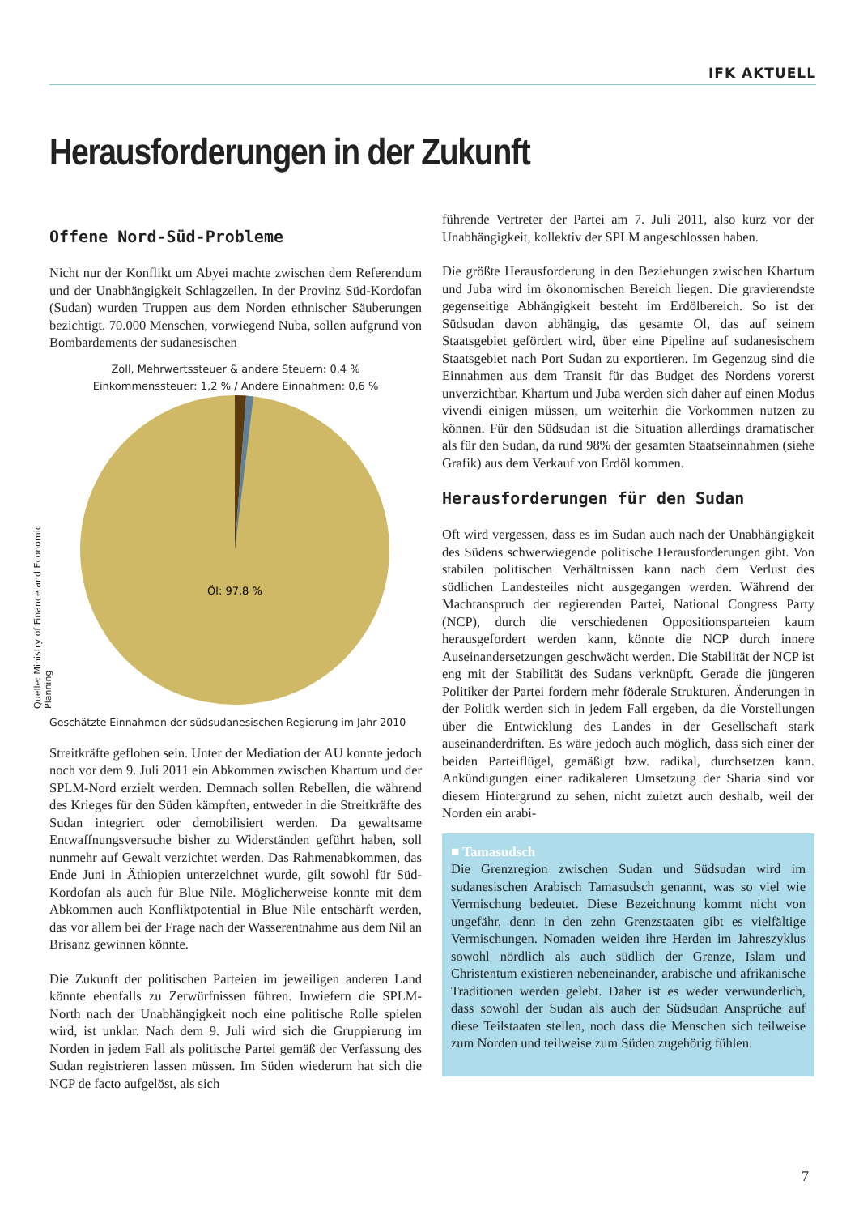IFK AKTUELL
Herausforderungen in der Zukunft
Offene Nord-Süd-Probleme
Nicht nur der Konflikt um Abyei machte zwischen dem Referendum und der Unabhängigkeit Schlagzeilen. In der Provinz Süd-Kordofan (Sudan) wurden Truppen aus dem Norden ethnischer Säuberungen bezichtigt. 70.000 Menschen, vorwiegend Nuba, sollen aufgrund von Bombardements der sudanesischen
Zoll, Mehrwertssteuer & andere Steuern: 0,4 %
Einkommenssteuer: 1,2 % / Andere Einnahmen: 0,6 %
Öl: 97,8 %
Geschätzte Einnahmen der südsudanesischen Regierung im Jahr 2010
Streitkräfte geflohen sein. Unter der Mediation der AU konnte jedoch noch vor dem 9. Juli 2011 ein Abkommen zwischen Khartum und der SPLM-Nord erzielt werden. Demnach sollen Rebellen, die während des Krieges für den Süden kämpften, entweder in die Streitkräfte des Sudan integriert oder demobilisiert werden. Da gewaltsame Entwaffnungsversuche bisher zu Widerständen geführt haben, soll nunmehr auf Gewalt verzichtet werden. Das Rahmenabkommen, das Ende Juni in Äthiopien unterzeichnet wurde, gilt sowohl für Süd-Kordofan als auch für Blue Nile. Möglicherweise konnte mit dem Abkommen auch Konfliktpotential in Blue Nile entschärft werden, das vor allem bei der Frage nach der Wasserentnahme aus dem Nil an Brisanz gewinnen könnte.
Die Zukunft der politischen Parteien im jeweiligen anderen Land könnte ebenfalls zu Zerwürfnissen führen. Inwiefern die SPLM-North nach der Unabhängigkeit noch eine politische Rolle spielen wird, ist unklar. Nach dem 9. Juli wird sich die Gruppierung im Norden in jedem Fall als politische Partei gemäß der Verfassung des Sudan registrieren lassen müssen. Im Süden wiederum hat sich die NCP de facto aufgelöst, als sich
Quelle: Ministry of Finance and Economic Planning
führende Vertreter der Partei am 7. Juli 2011, also kurz vor der Unabhängigkeit, kollektiv der SPLM angeschlossen haben.
Die größte Herausforderung in den Beziehungen zwischen Khartum und Juba wird im ökonomischen Bereich liegen. Die gravierendste gegenseitige Abhängigkeit besteht im Erdölbereich. So ist der Südsudan davon abhängig, das gesamte Öl, das auf seinem Staatsgebiet gefördert wird, über eine Pipeline auf sudanesischem Staatsgebiet nach Port Sudan zu exportieren. Im Gegenzug sind die Einnahmen aus dem Transit für das Budget des Nordens vorerst unverzichtbar. Khartum und Juba werden sich daher auf einen Modus vivendi einigen müssen, um weiterhin die Vorkommen nutzen zu können. Für den Südsudan ist die Situation allerdings dramatischer als für den Sudan, da rund 98% der gesamten Staatseinnahmen (siehe Grafik) aus dem Verkauf von Erdöl kommen.
Herausforderungen für den Sudan
Oft wird vergessen, dass es im Sudan auch nach der Unabhängigkeit des Südens schwerwiegende politische Herausforderungen gibt. Von stabilen politischen Verhältnissen kann nach dem Verlust des südlichen Landesteiles nicht ausgegangen werden. Während der Machtanspruch der regierenden Partei, National Congress Party (NCP), durch die verschiedenen Oppositionsparteien kaum herausgefordert werden kann, könnte die NCP durch innere Auseinandersetzungen geschwächt werden. Die Stabilität der NCP ist eng mit der Stabilität des Sudans verknüpft. Gerade die jüngeren Politiker der Partei fordern mehr föderale Strukturen. Änderungen in der Politik werden sich in jedem Fall ergeben, da die Vorstellungen über die Entwicklung des Landes in der Gesellschaft stark auseinanderdriften. Es wäre jedoch auch möglich, dass sich einer der beiden Parteiflügel, gemäßigt bzw. radikal, durchsetzen kann. Ankündigungen einer radikaleren Umsetzung der Sharia sind vor diesem Hintergrund zu sehen, nicht zuletzt auch deshalb, weil der Norden ein arabi-
■ Tamasudsch
Die Grenzregion zwischen Sudan und Südsudan wird im sudanesischen Arabisch Tamasudsch genannt, was so viel wie Vermischung bedeutet. Diese Bezeichnung kommt nicht von ungefähr, denn in den zehn Grenzstaaten gibt es vielfältige Vermischungen. Nomaden weiden ihre Herden im Jahreszyklus sowohl nördlich als auch südlich der Grenze, Islam und Christentum existieren nebeneinander, arabische und afrikanische Traditionen werden gelebt. Daher ist es weder verwunderlich, dass sowohl der Sudan als auch der Südsudan Ansprüche auf diese Teilstaaten stellen, noch dass die Menschen sich teilweise zum Norden und teilweise zum Süden zugehörig fühlen.
7